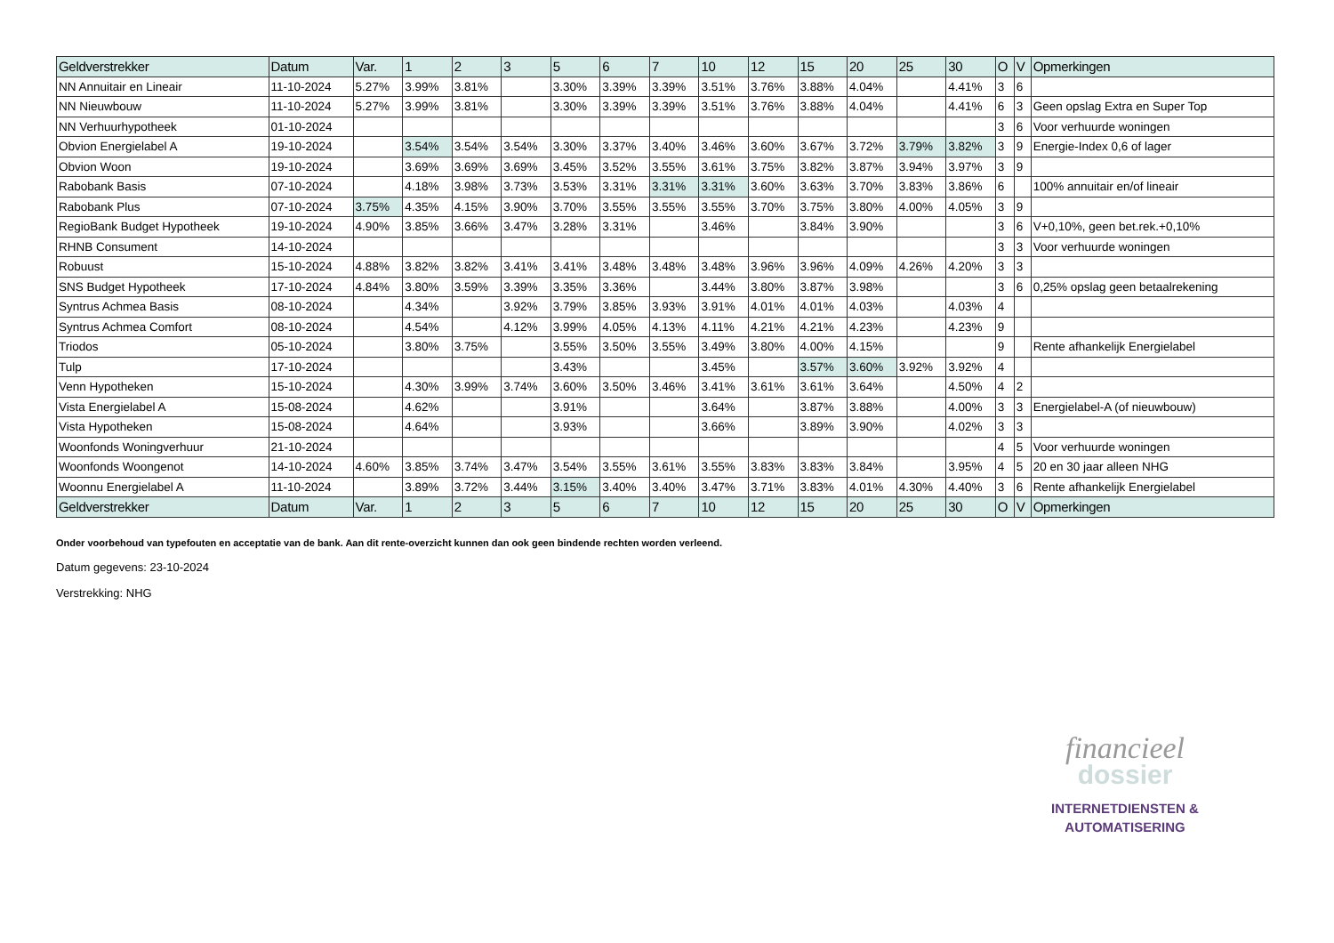| Geldverstrekker | Datum | Var. | 1 | 2 | 3 | 5 | 6 | 7 | 10 | 12 | 15 | 20 | 25 | 30 | O | V | Opmerkingen |
| --- | --- | --- | --- | --- | --- | --- | --- | --- | --- | --- | --- | --- | --- | --- | --- | --- | --- |
| NN Annuitair en Lineair | 11-10-2024 | 5.27% | 3.99% | 3.81% | | 3.30% | 3.39% | 3.39% | 3.51% | 3.76% | 3.88% | 4.04% | | 4.41% | 3 | 6 | |
| NN Nieuwbouw | 11-10-2024 | 5.27% | 3.99% | 3.81% | | 3.30% | 3.39% | 3.39% | 3.51% | 3.76% | 3.88% | 4.04% | | 4.41% | 6 | 3 | Geen opslag Extra en Super Top |
| NN Verhuurhypotheek | 01-10-2024 | | | | | | | | | | | | | | 3 | 6 | Voor verhuurde woningen |
| Obvion Energielabel A | 19-10-2024 | | 3.54% | 3.54% | 3.54% | 3.30% | 3.37% | 3.40% | 3.46% | 3.60% | 3.67% | 3.72% | 3.79% | 3.82% | 3 | 9 | Energie-Index 0,6 of lager |
| Obvion Woon | 19-10-2024 | | 3.69% | 3.69% | 3.69% | 3.45% | 3.52% | 3.55% | 3.61% | 3.75% | 3.82% | 3.87% | 3.94% | 3.97% | 3 | 9 | |
| Rabobank Basis | 07-10-2024 | | 4.18% | 3.98% | 3.73% | 3.53% | 3.31% | 3.31% | 3.31% | 3.60% | 3.63% | 3.70% | 3.83% | 3.86% | 6 | | 100% annuitair en/of lineair |
| Rabobank Plus | 07-10-2024 | 3.75% | 4.35% | 4.15% | 3.90% | 3.70% | 3.55% | 3.55% | 3.55% | 3.70% | 3.75% | 3.80% | 4.00% | 4.05% | 3 | 9 | |
| RegioBank Budget Hypotheek | 19-10-2024 | 4.90% | 3.85% | 3.66% | 3.47% | 3.28% | 3.31% | | 3.46% | | 3.84% | 3.90% | | | 3 | 6 | V+0,10%, geen bet.rek.+0,10% |
| RHNB Consument | 14-10-2024 | | | | | | | | | | | | | | 3 | 3 | Voor verhuurde woningen |
| Robuust | 15-10-2024 | 4.88% | 3.82% | 3.82% | 3.41% | 3.41% | 3.48% | 3.48% | 3.48% | 3.96% | 3.96% | 4.09% | 4.26% | 4.20% | 3 | 3 | |
| SNS Budget Hypotheek | 17-10-2024 | 4.84% | 3.80% | 3.59% | 3.39% | 3.35% | 3.36% | | 3.44% | 3.80% | 3.87% | 3.98% | | | 3 | 6 | 0,25% opslag geen betaalrekening |
| Syntrus Achmea Basis | 08-10-2024 | | 4.34% | | 3.92% | 3.79% | 3.85% | 3.93% | 3.91% | 4.01% | 4.01% | 4.03% | | 4.03% | 4 | | |
| Syntrus Achmea Comfort | 08-10-2024 | | 4.54% | | 4.12% | 3.99% | 4.05% | 4.13% | 4.11% | 4.21% | 4.21% | 4.23% | | 4.23% | 9 | | |
| Triodos | 05-10-2024 | | 3.80% | 3.75% | | 3.55% | 3.50% | 3.55% | 3.49% | 3.80% | 4.00% | 4.15% | | | 9 | | Rente afhankelijk Energielabel |
| Tulp | 17-10-2024 | | | | | 3.43% | | | 3.45% | | 3.57% | 3.60% | 3.92% | 3.92% | 4 | | |
| Venn Hypotheken | 15-10-2024 | | 4.30% | 3.99% | 3.74% | 3.60% | 3.50% | 3.46% | 3.41% | 3.61% | 3.61% | 3.64% | | 4.50% | 4 | 2 | |
| Vista Energielabel A | 15-08-2024 | | 4.62% | | | 3.91% | | | 3.64% | | 3.87% | 3.88% | | 4.00% | 3 | 3 | Energielabel-A (of nieuwbouw) |
| Vista Hypotheken | 15-08-2024 | | 4.64% | | | 3.93% | | | 3.66% | | 3.89% | 3.90% | | 4.02% | 3 | 3 | |
| Woonfonds Woningverhuur | 21-10-2024 | | | | | | | | | | | | | | 4 | 5 | Voor verhuurde woningen |
| Woonfonds Woongenot | 14-10-2024 | 4.60% | 3.85% | 3.74% | 3.47% | 3.54% | 3.55% | 3.61% | 3.55% | 3.83% | 3.83% | 3.84% | | 3.95% | 4 | 5 | 20 en 30 jaar alleen NHG |
| Woonnu Energielabel A | 11-10-2024 | | 3.89% | 3.72% | 3.44% | 3.15% | 3.40% | 3.40% | 3.47% | 3.71% | 3.83% | 4.01% | 4.30% | 4.40% | 3 | 6 | Rente afhankelijk Energielabel |
| Geldverstrekker | Datum | Var. | 1 | 2 | 3 | 5 | 6 | 7 | 10 | 12 | 15 | 20 | 25 | 30 | O | V | Opmerkingen |
Onder voorbehoud van typefouten en acceptatie van de bank. Aan dit rente-overzicht kunnen dan ook geen bindende rechten worden verleend.
Datum gegevens: 23-10-2024
Verstrekking: NHG
financieel
dossier
INTERNETDIENSTEN &
AUTOMATISERING